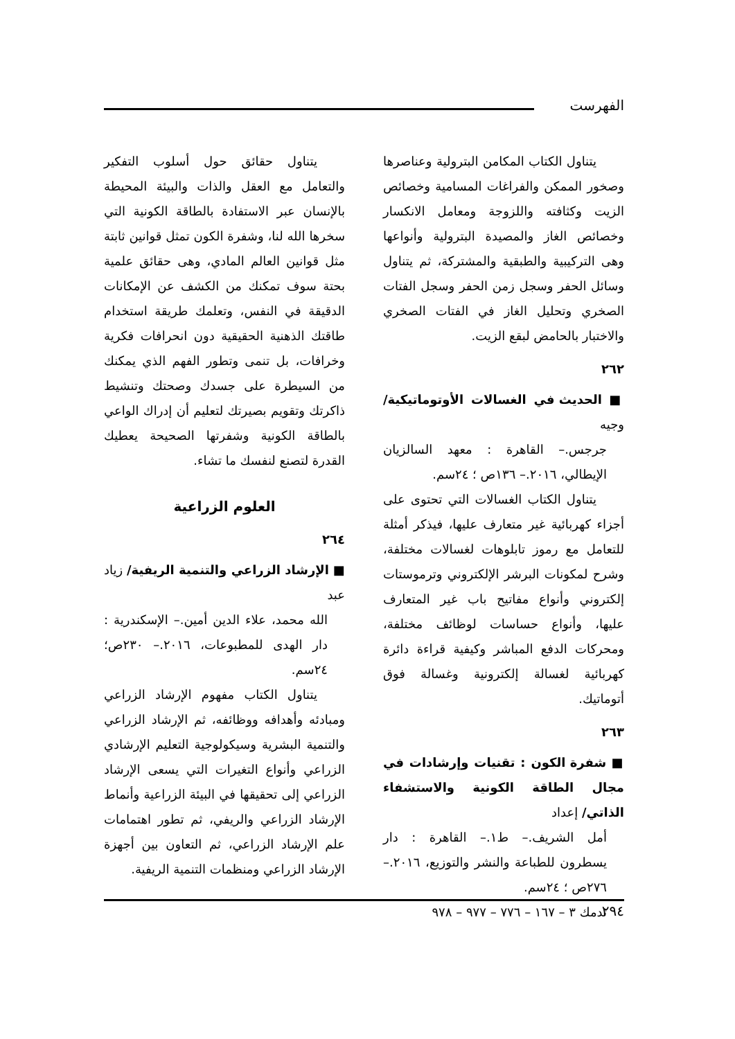الفهرست
يتناول الكتاب المكامن البترولية وعناصرها وصخور الممكن والفراغات المسامية وخصائص الزيت وكثافته واللزوجة ومعامل الانكسار وخصائص الغاز والمصيدة البترولية وأنواعها وهى التركيبية والطبقية والمشتركة، ثم يتناول وسائل الحفر وسجل زمن الحفر وسجل الفتات الصخري وتحليل الغاز في الفتات الصخري والاختبار بالحامض لبقع الزيت.
٢٦٢
■ الحديث في الغسالات الأوتوماتيكية/ وجيه
جرجس.– القاهرة : معهد السالزيان الإيطالي، ٢٠١٦.– ١٣٦ص ؛ ٢٤سم.
يتناول الكتاب الغسالات التي تحتوى على أجزاء كهربائية غير متعارف عليها، فيذكر أمثلة للتعامل مع رموز تابلوهات لغسالات مختلفة، وشرح لمكونات البرشر الإلكتروني وترموستات إلكتروني وأنواع مفاتيح باب غير المتعارف عليها، وأنواع حساسات لوظائف مختلفة، ومحركات الدفع المباشر وكيفية قراءة دائرة كهربائية لغسالة إلكترونية وغسالة فوق أتوماتيك.
٢٦٣
■ شفرة الكون : تقنيات وإرشادات في مجال الطاقة الكونية والاستشفاء الذاتي/ إعداد
أمل الشريف.– ط١.– القاهرة : دار يسطرون للطباعة والنشر والتوزيع، ٢٠١٦.– ٢٧٦ص ؛ ٢٤سم.
تدمك ٣ – ١٦٧ – ٧٧٦ – ٩٧٧ – ٩٧٨
يتناول حقائق حول أسلوب التفكير والتعامل مع العقل والذات والبيئة المحيطة بالإنسان عبر الاستفادة بالطاقة الكونية التي سخرها الله لنا، وشفرة الكون تمثل قوانين ثابتة مثل قوانين العالم المادي، وهى حقائق علمية بحتة سوف تمكنك من الكشف عن الإمكانات الدقيقة في النفس، وتعلمك طريقة استخدام طاقتك الذهنية الحقيقية دون انحرافات فكرية وخرافات، بل تنمى وتطور الفهم الذي يمكنك من السيطرة على جسدك وصحتك وتنشيط ذاكرتك وتقويم بصيرتك لتعليم أن إدراك الواعي بالطاقة الكونية وشفرتها الصحيحة يعطيك القدرة لتصنع لنفسك ما تشاء.
العلوم الزراعية
٢٦٤
■ الإرشاد الزراعي والتنمية الريفية/ زياد عبد
الله محمد، علاء الدين أمين.– الإسكندرية : دار الهدى للمطبوعات، ٢٠١٦.– ٢٣٠ص؛ ٢٤سم.
يتناول الكتاب مفهوم الإرشاد الزراعي ومبادئه وأهدافه ووظائفه، ثم الإرشاد الزراعي والتنمية البشرية وسيكولوجية التعليم الإرشادي الزراعي وأنواع التغيرات التي يسعى الإرشاد الزراعي إلى تحقيقها في البيئة الزراعية وأنماط الإرشاد الزراعي والريفي، ثم تطور اهتمامات علم الإرشاد الزراعي، ثم التعاون بين أجهزة الإرشاد الزراعي ومنظمات التنمية الريفية.
٢٩٤